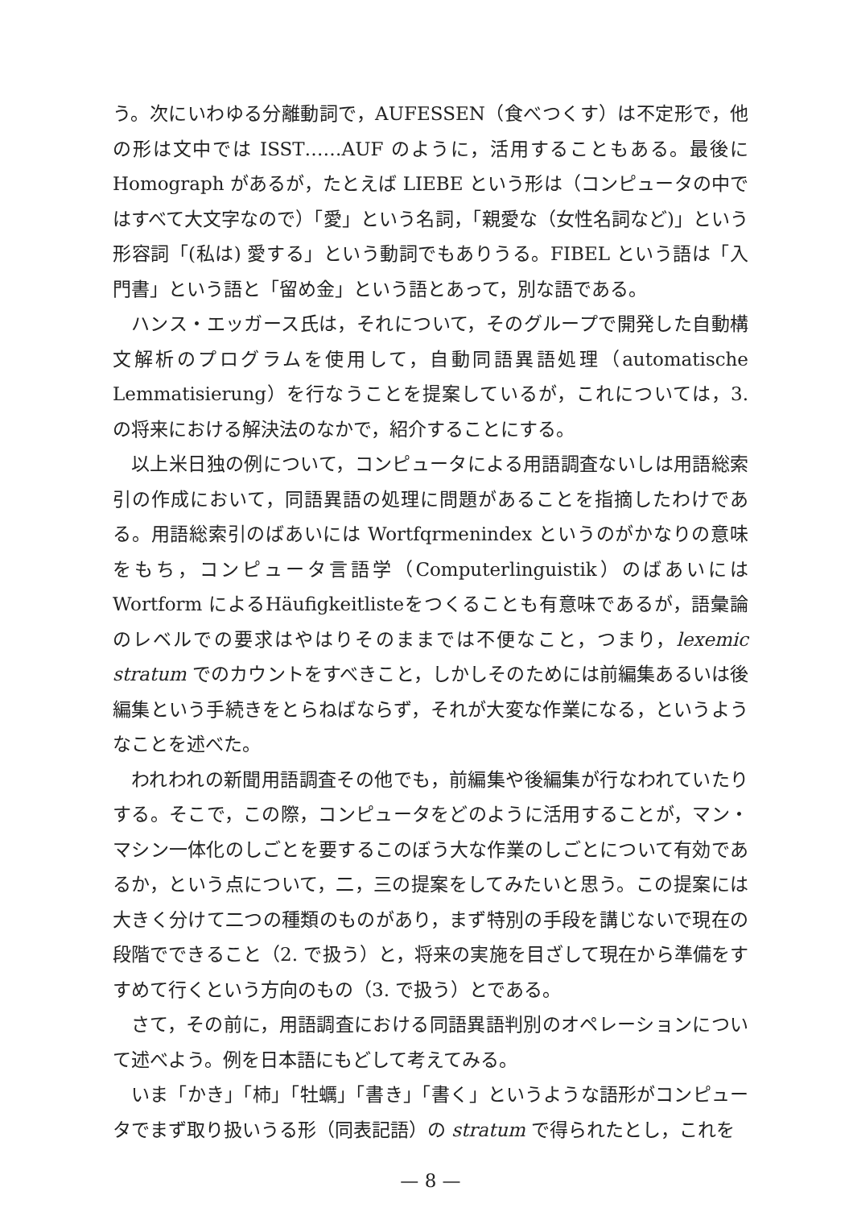う。次にいわゆる分離動詞で，AUFESSEN（食べつくす）は不定形で，他の形は文中では ISST……AUF のように，活用することもある。最後に Homograph があるが，たとえば LIEBE という形は（コンピュータの中ではすべて大文字なので）「愛」という名詞，「親愛な（女性名詞など)」という形容詞「(私は) 愛する」という動詞でもありうる。FIBEL という語は「入門書」という語と「留め金」という語とあって，別な語である。
ハンス・エッガース氏は，それについて，そのグループで開発した自動構文解析のプログラムを使用して，自動同語異語処理（automatische Lemmatisierung）を行なうことを提案しているが，これについては，3. の将来における解決法のなかで，紹介することにする。
以上米日独の例について，コンピュータによる用語調査ないしは用語総索引の作成において，同語異語の処理に問題があることを指摘したわけである。用語総索引のばあいには Wortfqrmenindex というのがかなりの意味をもち，コンピュータ言語学（Computerlinguistik）のばあいには Wortform によるHäufigkeitlisteをつくることも有意味であるが，語彙論のレベルでの要求はやはりそのままでは不便なこと，つまり，lexemic stratum でのカウントをすべきこと，しかしそのためには前編集あるいは後編集という手続きをとらねばならず，それが大変な作業になる，というようなことを述べた。
われわれの新聞用語調査その他でも，前編集や後編集が行なわれていたりする。そこで，この際，コンピュータをどのように活用することが，マン・マシン一体化のしごとを要するこのぼう大な作業のしごとについて有効であるか，という点について，二，三の提案をしてみたいと思う。この提案には大きく分けて二つの種類のものがあり，まず特別の手段を講じないで現在の段階でできること（2. で扱う）と，将来の実施を目ざして現在から準備をすすめて行くという方向のもの（3. で扱う）とである。
さて，その前に，用語調査における同語異語判別のオペレーションについて述べよう。例を日本語にもどして考えてみる。
いま「かき」「柿」「牡蠣」「書き」「書く」というような語形がコンピュータでまず取り扱いうる形（同表記語）の stratum で得られたとし，これを
— 8 —